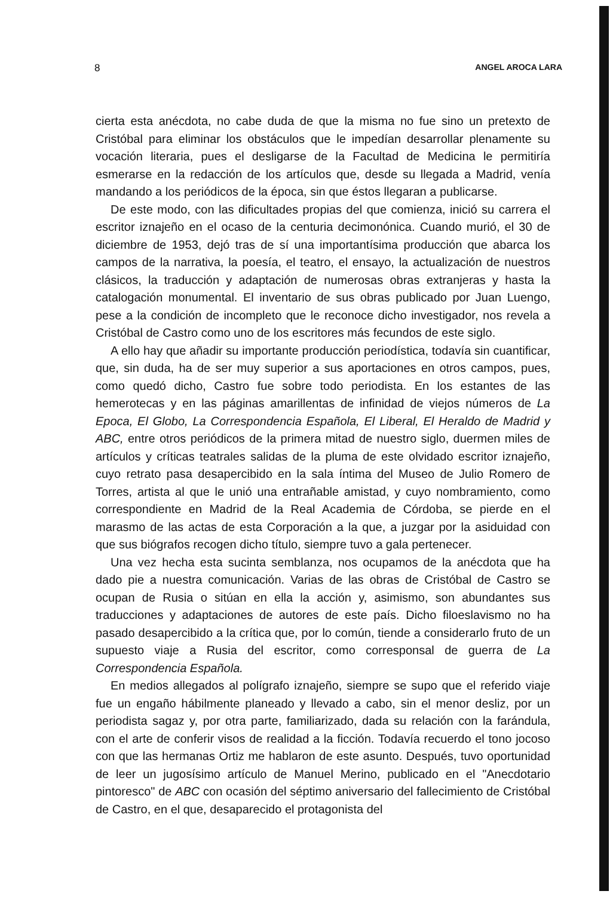8 ANGEL AROCA LARA
cierta esta anécdota, no cabe duda de que la misma no fue sino un pretexto de Cristóbal para eliminar los obstáculos que le impedían desarrollar plenamente su vocación literaria, pues el desligarse de la Facultad de Medicina le permitiría esmerarse en la redacción de los artículos que, desde su llegada a Madrid, venía mandando a los periódicos de la época, sin que éstos llegaran a publicarse.
De este modo, con las dificultades propias del que comienza, inició su carrera el escritor iznajeño en el ocaso de la centuria decimonónica. Cuando murió, el 30 de diciembre de 1953, dejó tras de sí una importantísima producción que abarca los campos de la narrativa, la poesía, el teatro, el ensayo, la actualización de nuestros clásicos, la traducción y adaptación de numerosas obras extranjeras y hasta la catalogación monumental. El inventario de sus obras publicado por Juan Luengo, pese a la condición de incompleto que le reconoce dicho investigador, nos revela a Cristóbal de Castro como uno de los escritores más fecundos de este siglo.
A ello hay que añadir su importante producción periodística, todavía sin cuantificar, que, sin duda, ha de ser muy superior a sus aportaciones en otros campos, pues, como quedó dicho, Castro fue sobre todo periodista. En los estantes de las hemerotecas y en las páginas amarillentas de infinidad de viejos números de La Epoca, El Globo, La Correspondencia Española, El Liberal, El Heraldo de Madrid y ABC, entre otros periódicos de la primera mitad de nuestro siglo, duermen miles de artículos y críticas teatrales salidas de la pluma de este olvidado escritor iznajeño, cuyo retrato pasa desapercibido en la sala íntima del Museo de Julio Romero de Torres, artista al que le unió una entrañable amistad, y cuyo nombramiento, como correspondiente en Madrid de la Real Academia de Córdoba, se pierde en el marasmo de las actas de esta Corporación a la que, a juzgar por la asiduidad con que sus biógrafos recogen dicho título, siempre tuvo a gala pertenecer.
Una vez hecha esta sucinta semblanza, nos ocupamos de la anécdota que ha dado pie a nuestra comunicación. Varias de las obras de Cristóbal de Castro se ocupan de Rusia o sitúan en ella la acción y, asimismo, son abundantes sus traducciones y adaptaciones de autores de este país. Dicho filoeslavismo no ha pasado desapercibido a la crítica que, por lo común, tiende a considerarlo fruto de un supuesto viaje a Rusia del escritor, como corresponsal de guerra de La Correspondencia Española.
En medios allegados al polígrafo iznajeño, siempre se supo que el referido viaje fue un engaño hábilmente planeado y llevado a cabo, sin el menor desliz, por un periodista sagaz y, por otra parte, familiarizado, dada su relación con la farándula, con el arte de conferir visos de realidad a la ficción. Todavía recuerdo el tono jocoso con que las hermanas Ortiz me hablaron de este asunto. Después, tuvo oportunidad de leer un jugosísimo artículo de Manuel Merino, publicado en el "Anecdotario pintoresco" de ABC con ocasión del séptimo aniversario del fallecimiento de Cristóbal de Castro, en el que, desaparecido el protagonista del